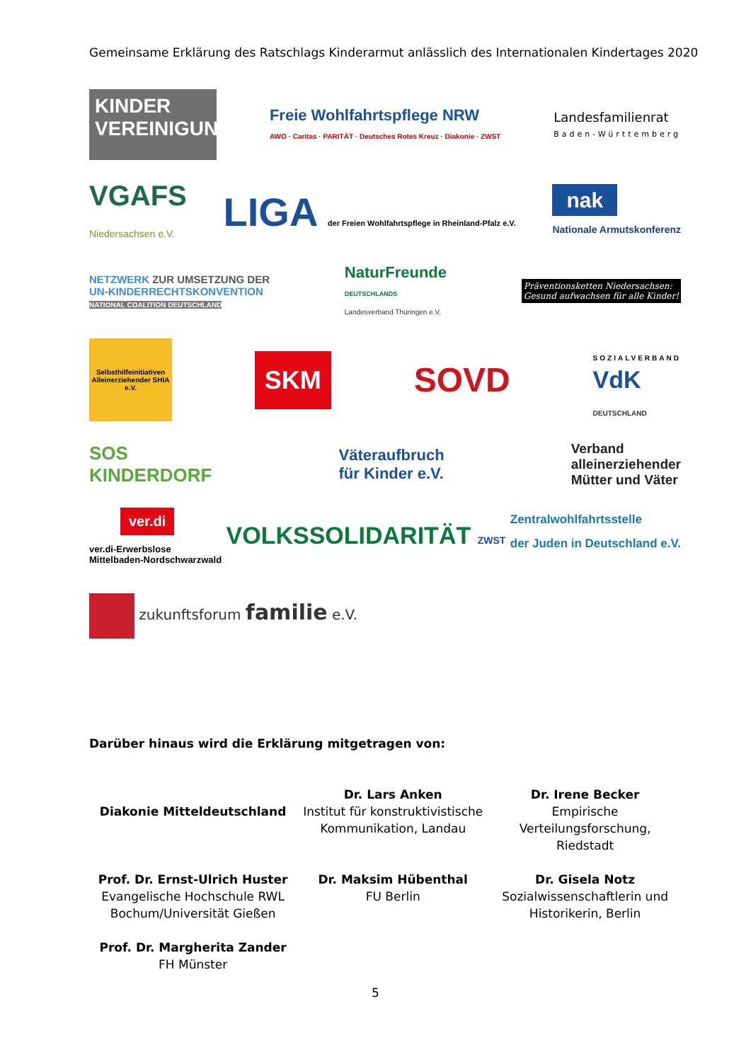Gemeinsame Erklärung des Ratschlags Kinderarmut anlässlich des Internationalen Kindertages 2020
KINDER
VEREINIGUNG
Freie Wohlfahrtspflege NRW
AWO · Caritas · PARITÄT · Deutsches Rotes Kreuz · Diakonie · ZWST
Landesfamilienrat
Baden-Württemberg
VGAFS
Niedersachsen e.V.
LIGA der Freien Wohlfahrtspflege in Rheinland-Pfalz e.V.
nak
Nationale Armutskonferenz
NETZWERK ZUR UMSETZUNG DER
UN-KINDERRECHTSKONVENTION
NATIONAL COALITION DEUTSCHLAND
NaturFreunde
DEUTSCHLANDS
Landesverband Thüringen e.V.
Präventionsketten Niedersachsen:
Gesund aufwachsen für alle Kinder!
Selbsthilfeinitiativen Alleinerziehender SHIA e.V.
SKM
SOVD
SOZIALVERBAND
VdK
DEUTSCHLAND
SOS
KINDERDORF
Väteraufbruch
für Kinder e.V.
Verband
alleinerziehender
Mütter und Väter
ver.di
ver.di-Erwerbslose
Mittelbaden-Nordschwarzwald
VOLKSSOLIDARITÄT ZWST
Zentralwohlfahrtsstelle
der Juden in Deutschland e.V.
zukunftsforum familie e.V.
Darüber hinaus wird die Erklärung mitgetragen von:
| Diakonie Mitteldeutschland | Dr. Lars Anken Institut für konstruktivistische Kommunikation, Landau | Dr. Irene Becker Empirische Verteilungsforschung, Riedstadt |
| Prof. Dr. Ernst-Ulrich Huster Evangelische Hochschule RWL Bochum/Universität Gießen | Dr. Maksim Hübenthal FU Berlin | Dr. Gisela Notz Sozialwissenschaftlerin und Historikerin, Berlin |
| Prof. Dr. Margherita Zander FH Münster | | |
5